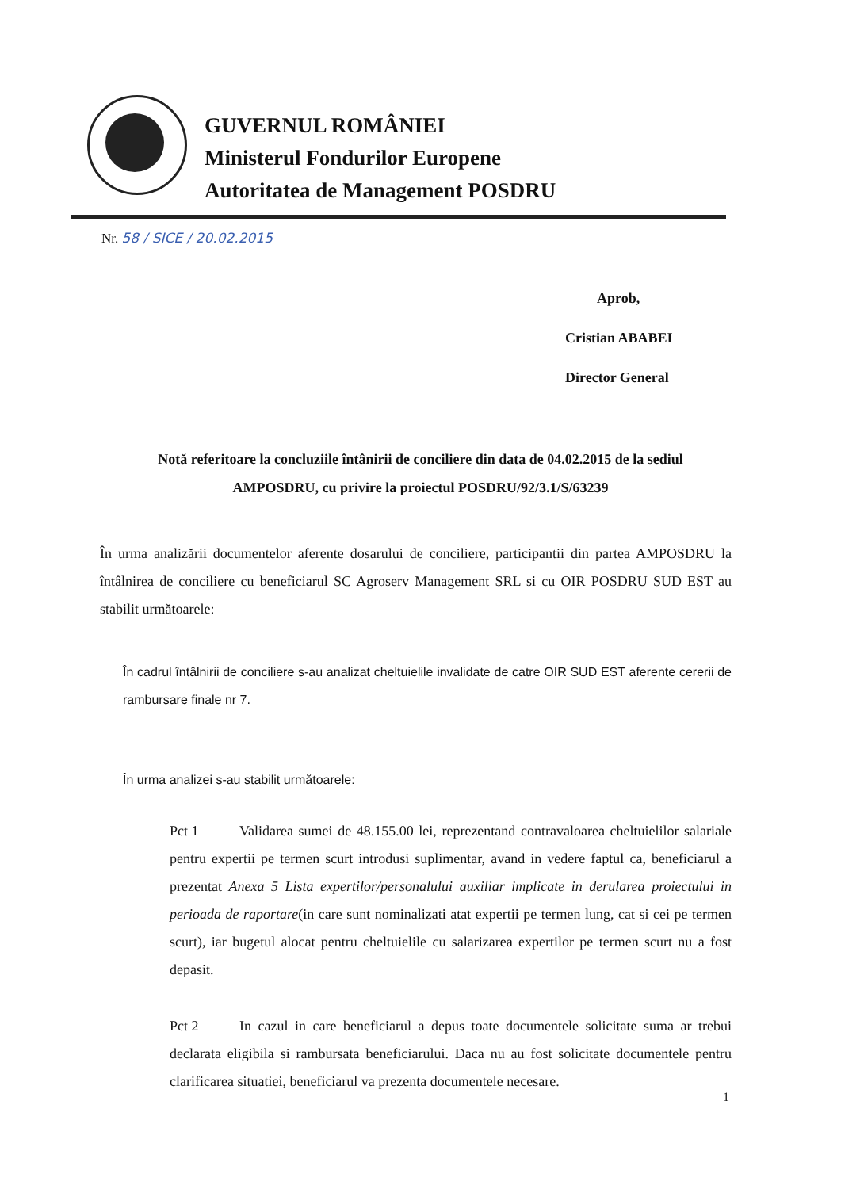GUVERNUL ROMÂNIEI
Ministerul Fondurilor Europene
Autoritatea de Management POSDRU
Nr. 58 / SICE / 20.02.2015
Aprob,
Cristian ABABEI
Director General
Notă referitoare la concluziile întânirii de conciliere din data de 04.02.2015 de la sediul AMPOSDRU, cu privire la proiectul POSDRU/92/3.1/S/63239
În urma analizării documentelor aferente dosarului de conciliere, participantii din partea AMPOSDRU la întâlnirea de conciliere cu beneficiarul SC Agroserv Management SRL si cu OIR POSDRU SUD EST au stabilit următoarele:
În cadrul întâlnirii de conciliere s-au analizat cheltuielile invalidate de catre OIR SUD EST aferente cererii de rambursare finale nr 7.
În urma analizei s-au stabilit următoarele:
Pct 1 Validarea sumei de 48.155.00 lei, reprezentand contravaloarea cheltuielilor salariale pentru expertii pe termen scurt introdusi suplimentar, avand in vedere faptul ca, beneficiarul a prezentat Anexa 5 Lista expertilor/personalului auxiliar implicate in derularea proiectului in perioada de raportare(in care sunt nominalizati atat expertii pe termen lung, cat si cei pe termen scurt), iar bugetul alocat pentru cheltuielile cu salarizarea expertilor pe termen scurt nu a fost depasit.
Pct 2 In cazul in care beneficiarul a depus toate documentele solicitate suma ar trebui declarata eligibila si rambursata beneficiarului. Daca nu au fost solicitate documentele pentru clarificarea situatiei, beneficiarul va prezenta documentele necesare.
1